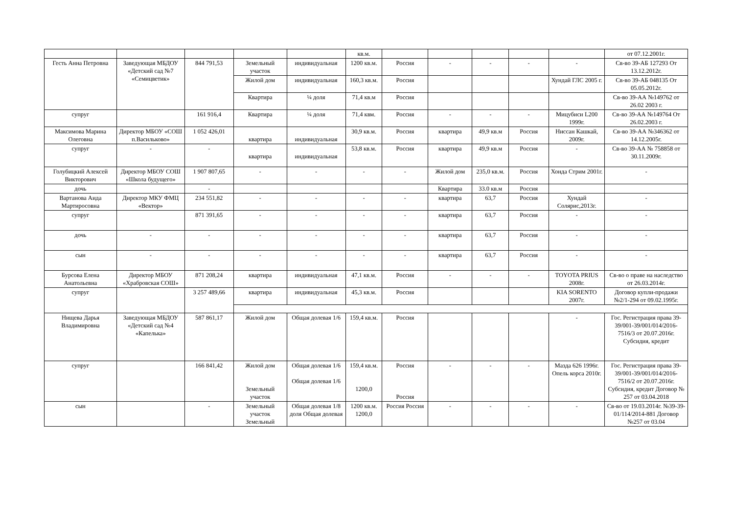| | | | | | кв.м. | | | | | | от 07.12.2001г. |
| Гесть Анна Петровна | Заведующая МБДОУ «Детский сад №7 «Семицветик» | 844 791,53 | Земельный участок | индивидуальная | 1200 кв.м. | Россия | - | - | - | - | Св-во 39-АБ 127293 От 13.12.2012г. |
| | | | Жилой дом | индивидуальная | 160,3 кв.м. | Россия | | | | Хундай ГЛС 2005 г. | Св-во 39-АБ 048135 От 05.05.2012г. |
| | | | Квартира | ¼ доля | 71,4 кв.м | Россия | | | | | Св-во 39-АА №149762 от 26.02 2003 г. |
| супруг | | 161 916,4 | Квартира | ¼ доля | 71,4 квм. | Россия | - | - | - | Мицубиси L200 1999г. | Св-во 39-АА №149764 От 26.02.2003 г. |
| Максимова Марина Олеговна | Директор МБОУ «СОШ п.Васильково» | 1 052 426,01 | квартира | индивидуальная | 30,9 кв.м. | Россия | квартира | 49,9 кв.м | Россия | Ниссан Кашкай, 2009г. | Св-во 39-АА №346362 от 14.12.2005г. |
| супруг | - | - | квартира | индивидуальная | 53,8 кв.м. | Россия | квартира | 49,9 кв.м | Россия | - | Св-во 39-АА № 758858 от 30.11.2009г. |
| Голубицкий Алексей Викторович | Директор МБОУ СОШ «Школа будущего» | 1 907 807,65 | - | - | - | - | Жилой дом | 235,0 кв.м. | Россия | Хонда Стрим 2001г. | - |
| дочь | | - | | | | | Квартира | 33.0 кв.м | Россия | | |
| Вартанова Аида Мартиросовна | Директор МКУ ФМЦ «Вектор» | 234 551,82 | - | - | - | - | квартира | 63,7 | Россия | Хундай Солярис,2013г. | - |
| супруг | | 871 391,65 | - | - | - | - | квартира | 63,7 | Россия | - | - |
| дочь | - | - | - | - | - | - | квартира | 63,7 | Россия | - | - |
| сын | - | - | - | - | - | - | квартира | 63,7 | Россия | - | - |
| Бурсова Елена Анатольевна | Директор МБОУ «Храбровская СОШ» | 871 208,24 | квартира | индивидуальная | 47,1 кв.м. | Россия | - | - | - | TOYOTA PRIUS 2008г. | Св-во о праве на наследство от 26.03.2014г. |
| супруг | | 3 257 489,66 | квартира | индивидуальная | 45,3 кв.м. | Россия | | | | KIA SORENTO 2007г. | Договор купли-продажи №2/1-294 от 09.02.1995г. |
| Нищева Дарья Владимировна | Заведующая МБДОУ «Детский сад №4 «Капелька» | 587 861,17 | Жилой дом | Общая долевая 1/6 | 159,4 кв.м. | Россия | | | | - | Гос. Регистрация права 39-39/001-39/001/014/2016-7516/3 от 20.07.2016г. Субсидия, кредит |
| супруг | | 166 841,42 | Жилой дом Земельный участок | Общая долевая 1/6 Общая долевая 1/6 | 159,4 кв.м. 1200,0 | Россия Россия | - | - | - | Мазда 626 1996г. Опель корса 2010г. | Гос. Регистрация права 39-39/001-39/001/014/2016-7516/2 от 20.07.2016г. Субсидия, кредит Договор № 257 от 03.04.2018 |
| сын | | - | Земельный участок Земельный | Общая долевая 1/8 доля Общая долевая | 1200 кв.м. 1200,0 | Россия Россия | - | - | - | - | Св-во от 19.03.2014г. №39-39-01/114/2014-881 Договор №257 от 03.04 |